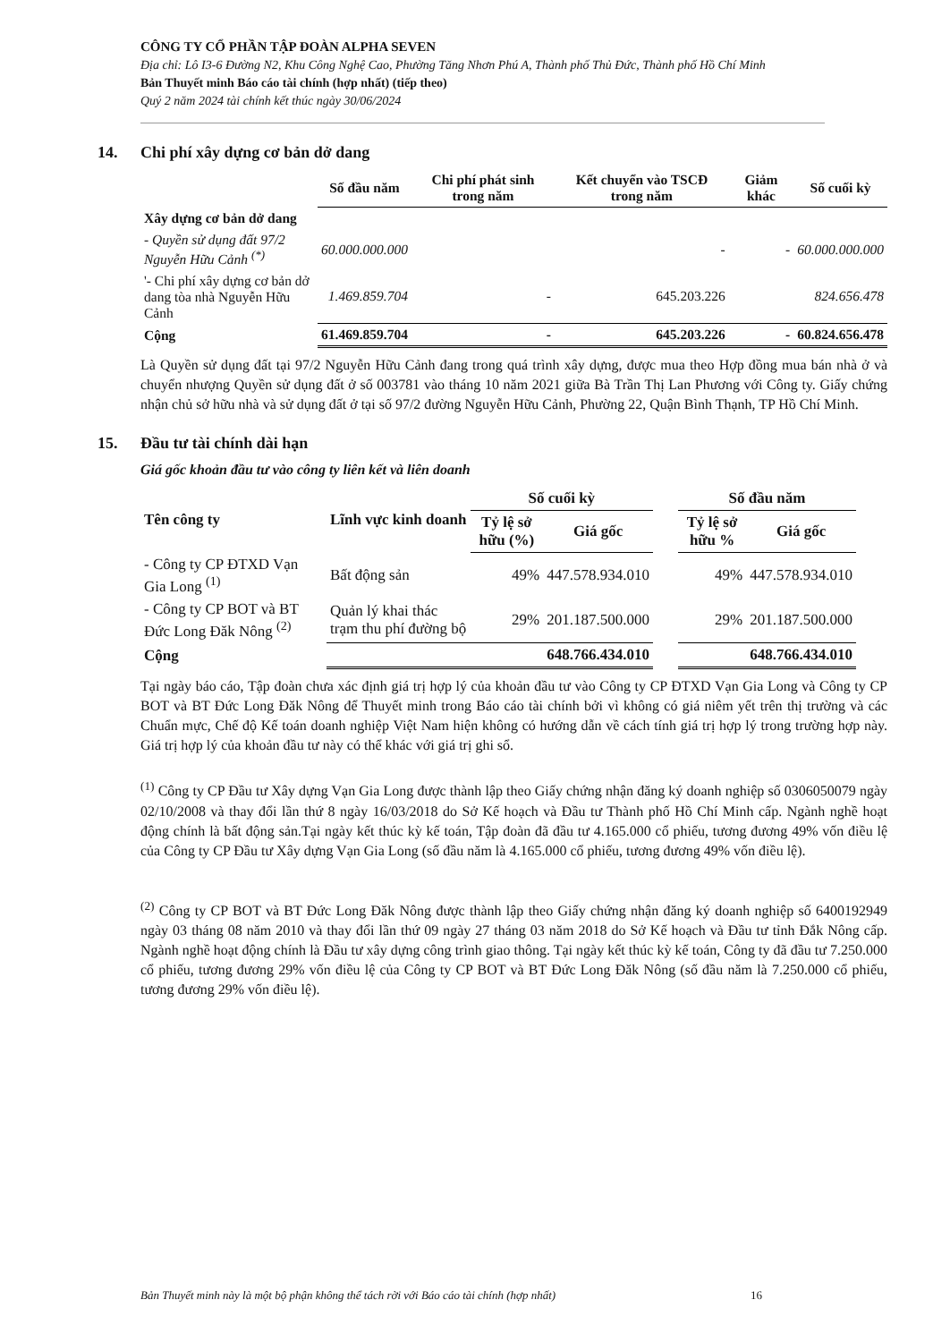CÔNG TY CỔ PHẦN TẬP ĐOÀN ALPHA SEVEN
Địa chỉ: Lô I3-6 Đường N2, Khu Công Nghệ Cao, Phường Tăng Nhơn Phú A, Thành phố Thủ Đức, Thành phố Hồ Chí Minh
Bản Thuyết minh Báo cáo tài chính (hợp nhất) (tiếp theo)
Quý 2 năm 2024 tài chính kết thúc ngày 30/06/2024
14. Chi phí xây dựng cơ bản dở dang
| | Số đầu năm | Chi phí phát sinh trong năm | Kết chuyển vào TSCĐ trong năm | Giảm khác | Số cuối kỳ |
| Xây dựng cơ bản dở dang | | | | | |
| - Quyền sử dụng đất 97/2 Nguyễn Hữu Cảnh <sup>(*)</sup> | 60.000.000.000 | | - | - | 60.000.000.000 |
| '- Chi phí xây dựng cơ bản dở dang tòa nhà Nguyễn Hữu Cảnh | 1.469.859.704 | - | 645.203.226 | | 824.656.478 |
| Cộng | 61.469.859.704 | - | 645.203.226 | - | 60.824.656.478 |
Là Quyền sử dụng đất tại 97/2 Nguyễn Hữu Cảnh đang trong quá trình xây dựng, được mua theo Hợp đồng mua bán nhà ở và chuyển nhượng Quyền sử dụng đất ở số 003781 vào tháng 10 năm 2021 giữa Bà Trần Thị Lan Phương với Công ty. Giấy chứng nhận chủ sở hữu nhà và sử dụng đất ở tại số 97/2 đường Nguyễn Hữu Cảnh, Phường 22, Quận Bình Thạnh, TP Hồ Chí Minh.
15. Đầu tư tài chính dài hạn
Giá gốc khoản đầu tư vào công ty liên kết và liên doanh
| Tên công ty | Lĩnh vực kinh doanh | Số cuối kỳ | | | Số đầu năm | |
| --- | --- | --- | --- | --- | --- | --- |
| | | Tỷ lệ sở hữu (%) | Giá gốc | | Tỷ lệ sở hữu % | Giá gốc |
| - Công ty CP ĐTXD Vạn Gia Long <sup>(1)</sup> | Bất động sản | 49% | 447.578.934.010 | | 49% | 447.578.934.010 |
| - Công ty CP BOT và BT Đức Long Đăk Nông <sup>(2)</sup> | Quản lý khai thác trạm thu phí đường bộ | 29% | 201.187.500.000 | | 29% | 201.187.500.000 |
| Cộng | | | 648.766.434.010 | | | 648.766.434.010 |
Tại ngày báo cáo, Tập đoàn chưa xác định giá trị hợp lý của khoản đầu tư vào Công ty CP ĐTXD Vạn Gia Long và Công ty CP BOT và BT Đức Long Đăk Nông để Thuyết minh trong Báo cáo tài chính bởi vì không có giá niêm yết trên thị trường và các Chuẩn mực, Chế độ Kế toán doanh nghiệp Việt Nam hiện không có hướng dẫn về cách tính giá trị hợp lý trong trường hợp này. Giá trị hợp lý của khoản đầu tư này có thể khác với giá trị ghi sổ.
<sup>(1)</sup> Công ty CP Đầu tư Xây dựng Vạn Gia Long được thành lập theo Giấy chứng nhận đăng ký doanh nghiệp số 0306050079 ngày 02/10/2008 và thay đổi lần thứ 8 ngày 16/03/2018 do Sở Kế hoạch và Đầu tư Thành phố Hồ Chí Minh cấp. Ngành nghề hoạt động chính là bất động sản.Tại ngày kết thúc kỳ kế toán, Tập đoàn đã đầu tư 4.165.000 cổ phiếu, tương đương 49% vốn điều lệ của Công ty CP Đầu tư Xây dựng Vạn Gia Long (số đầu năm là 4.165.000 cổ phiếu, tương đương 49% vốn điều lệ).
<sup>(2)</sup> Công ty CP BOT và BT Đức Long Đăk Nông được thành lập theo Giấy chứng nhận đăng ký doanh nghiệp số 6400192949 ngày 03 tháng 08 năm 2010 và thay đổi lần thứ 09 ngày 27 tháng 03 năm 2018 do Sở Kế hoạch và Đầu tư tỉnh Đắk Nông cấp. Ngành nghề hoạt động chính là Đầu tư xây dựng công trình giao thông. Tại ngày kết thúc kỳ kế toán, Công ty đã đầu tư 7.250.000 cổ phiếu, tương đương 29% vốn điều lệ của Công ty CP BOT và BT Đức Long Đăk Nông (số đầu năm là 7.250.000 cổ phiếu, tương đương 29% vốn điều lệ).
Bản Thuyết minh này là một bộ phận không thể tách rời với Báo cáo tài chính (hợp nhất) 16